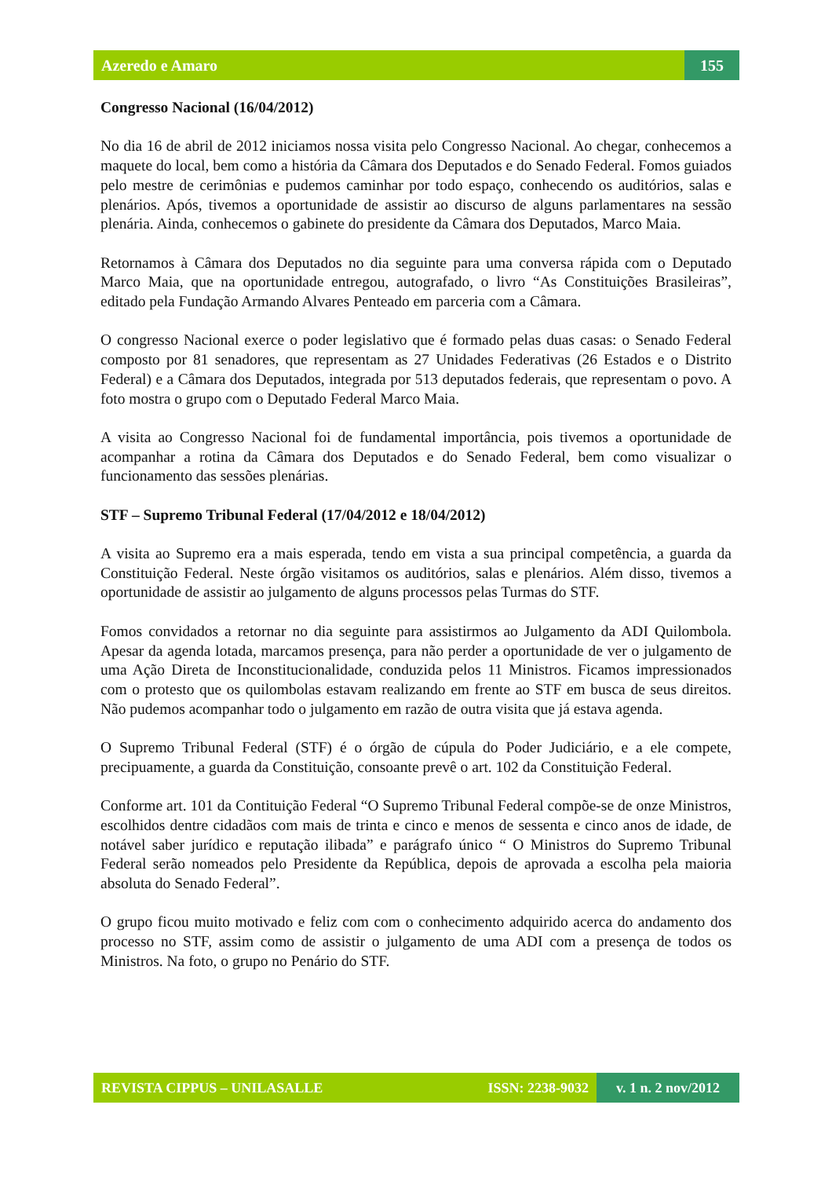Azeredo e Amaro 155
Congresso Nacional (16/04/2012)
No dia 16 de abril de 2012 iniciamos nossa visita pelo Congresso Nacional. Ao chegar, conhecemos a maquete do local, bem como a história da Câmara dos Deputados e do Senado Federal. Fomos guiados pelo mestre de cerimônias e pudemos caminhar por todo espaço, conhecendo os auditórios, salas e plenários. Após, tivemos a oportunidade de assistir ao discurso de alguns parlamentares na sessão plenária. Ainda, conhecemos o gabinete do presidente da Câmara dos Deputados, Marco Maia.
Retornamos à Câmara dos Deputados no dia seguinte para uma conversa rápida com o Deputado Marco Maia, que na oportunidade entregou, autografado, o livro “As Constituições Brasileiras”, editado pela Fundação Armando Alvares Penteado em parceria com a Câmara.
O congresso Nacional exerce o poder legislativo que é formado pelas duas casas: o Senado Federal composto por 81 senadores, que representam as 27 Unidades Federativas (26 Estados e o Distrito Federal) e a Câmara dos Deputados, integrada por 513 deputados federais, que representam o povo. A foto mostra o grupo com o Deputado Federal Marco Maia.
A visita ao Congresso Nacional foi de fundamental importância, pois tivemos a oportunidade de acompanhar a rotina da Câmara dos Deputados e do Senado Federal, bem como visualizar o funcionamento das sessões plenárias.
STF – Supremo Tribunal Federal (17/04/2012 e 18/04/2012)
A visita ao Supremo era a mais esperada, tendo em vista a sua principal competência, a guarda da Constituição Federal. Neste órgão visitamos os auditórios, salas e plenários. Além disso, tivemos a oportunidade de assistir ao julgamento de alguns processos pelas Turmas do STF.
Fomos convidados a retornar no dia seguinte para assistirmos ao Julgamento da ADI Quilombola. Apesar da agenda lotada, marcamos presença, para não perder a oportunidade de ver o julgamento de uma Ação Direta de Inconstitucionalidade, conduzida pelos 11 Ministros. Ficamos impressionados com o protesto que os quilombolas estavam realizando em frente ao STF em busca de seus direitos. Não pudemos acompanhar todo o julgamento em razão de outra visita que já estava agenda.
O Supremo Tribunal Federal (STF) é o órgão de cúpula do Poder Judiciário, e a ele compete, precipuamente, a guarda da Constituição, consoante prevê o art. 102 da Constituição Federal.
Conforme art. 101 da Contituição Federal “O Supremo Tribunal Federal compõe-se de onze Ministros, escolhidos dentre cidadãos com mais de trinta e cinco e menos de sessenta e cinco anos de idade, de notável saber jurídico e reputação ilibada” e parágrafo único “ O Ministros do Supremo Tribunal Federal serão nomeados pelo Presidente da República, depois de aprovada a escolha pela maioria absoluta do Senado Federal”.
O grupo ficou muito motivado e feliz com com o conhecimento adquirido acerca do andamento dos processo no STF, assim como de assistir o julgamento de uma ADI com a presença de todos os Ministros. Na foto, o grupo no Penário do STF.
REVISTA CIPPUS – UNILASALLE ISSN: 2238-9032 v. 1 n. 2 nov/2012